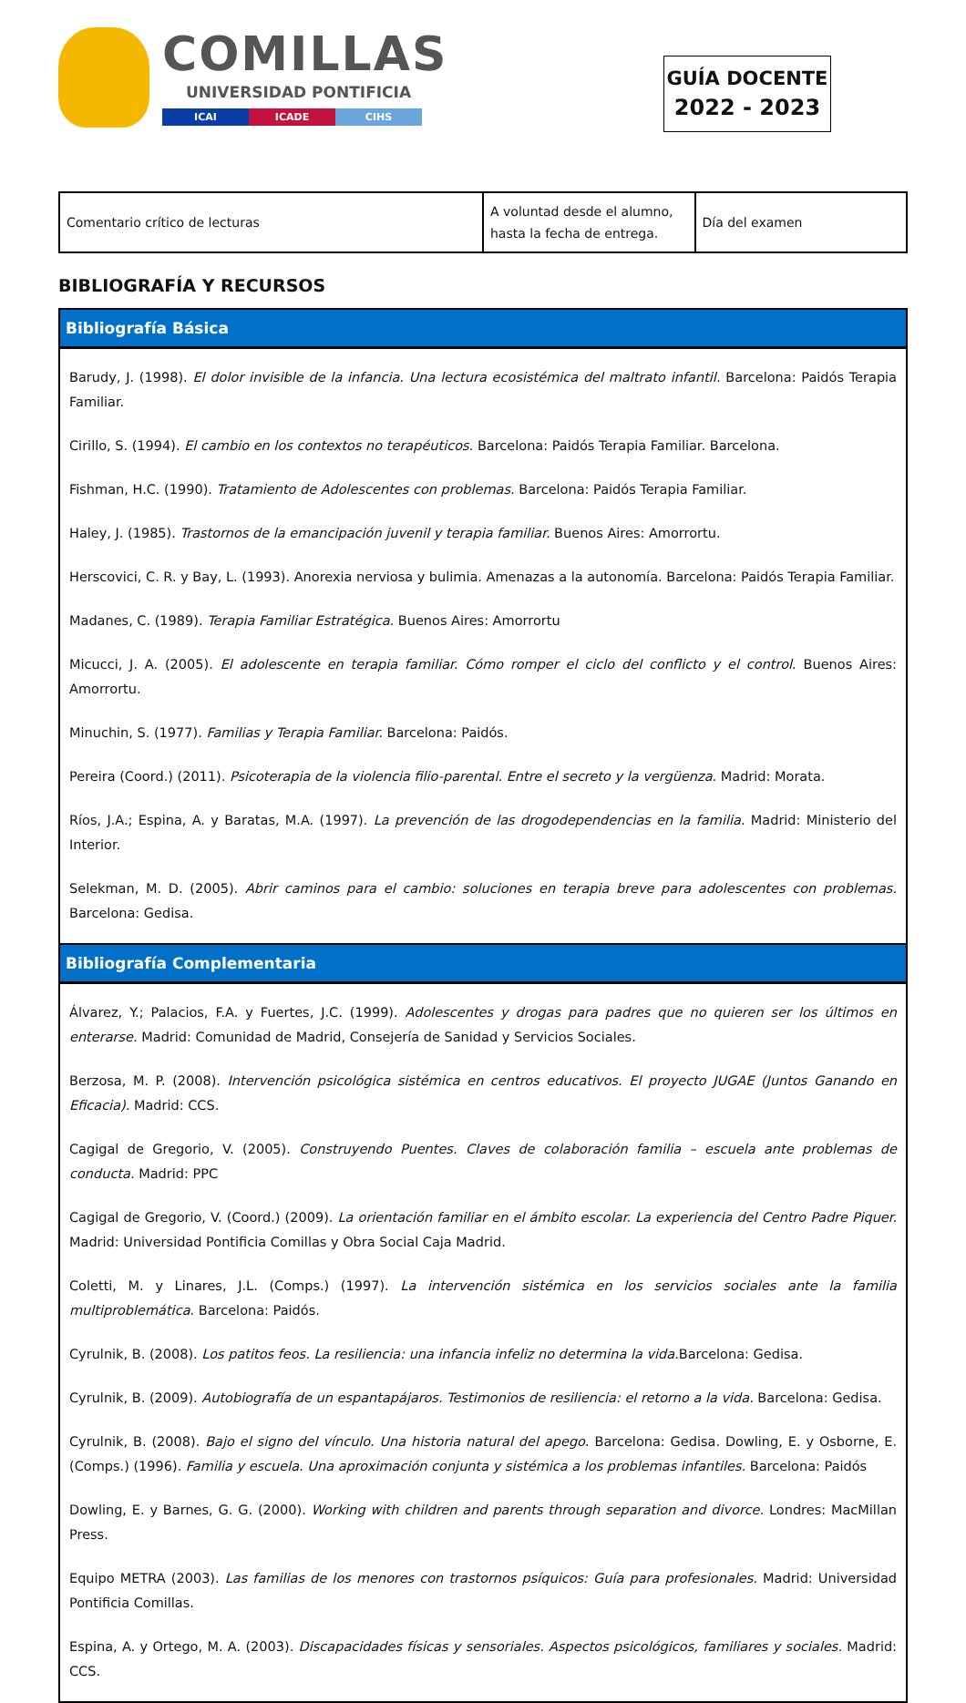COMILLAS
UNIVERSIDAD PONTIFICIA
ICAI ICADE CIHS
GUÍA DOCENTE
2022 - 2023
| Comentario crítico de lecturas | A voluntad desde el alumno, hasta la fecha de entrega. | Día del examen |
BIBLIOGRAFÍA Y RECURSOS
Bibliografía Básica
Barudy, J. (1998). El dolor invisible de la infancia. Una lectura ecosistémica del maltrato infantil. Barcelona: Paidós Terapia Familiar.
Cirillo, S. (1994). El cambio en los contextos no terapéuticos. Barcelona: Paidós Terapia Familiar. Barcelona.
Fishman, H.C. (1990). Tratamiento de Adolescentes con problemas. Barcelona: Paidós Terapia Familiar.
Haley, J. (1985). Trastornos de la emancipación juvenil y terapia familiar. Buenos Aires: Amorrortu.
Herscovici, C. R. y Bay, L. (1993). Anorexia nerviosa y bulimia. Amenazas a la autonomía. Barcelona: Paidós Terapia Familiar.
Madanes, C. (1989). Terapia Familiar Estratégica. Buenos Aires: Amorrortu
Micucci, J. A. (2005). El adolescente en terapia familiar. Cómo romper el ciclo del conflicto y el control. Buenos Aires: Amorrortu.
Minuchin, S. (1977). Familias y Terapia Familiar. Barcelona: Paidós.
Pereira (Coord.) (2011). Psicoterapia de la violencia filio-parental. Entre el secreto y la vergüenza. Madrid: Morata.
Ríos, J.A.; Espina, A. y Baratas, M.A. (1997). La prevención de las drogodependencias en la familia. Madrid: Ministerio del Interior.
Selekman, M. D. (2005). Abrir caminos para el cambio: soluciones en terapia breve para adolescentes con problemas. Barcelona: Gedisa.
Bibliografía Complementaria
Álvarez, Y.; Palacios, F.A. y Fuertes, J.C. (1999). Adolescentes y drogas para padres que no quieren ser los últimos en enterarse. Madrid: Comunidad de Madrid, Consejería de Sanidad y Servicios Sociales.
Berzosa, M. P. (2008). Intervención psicológica sistémica en centros educativos. El proyecto JUGAE (Juntos Ganando en Eficacia). Madrid: CCS.
Cagigal de Gregorio, V. (2005). Construyendo Puentes. Claves de colaboración familia – escuela ante problemas de conducta. Madrid: PPC
Cagigal de Gregorio, V. (Coord.) (2009). La orientación familiar en el ámbito escolar. La experiencia del Centro Padre Piquer. Madrid: Universidad Pontificia Comillas y Obra Social Caja Madrid.
Coletti, M. y Linares, J.L. (Comps.) (1997). La intervención sistémica en los servicios sociales ante la familia multiproblemática. Barcelona: Paidós.
Cyrulnik, B. (2008). Los patitos feos. La resiliencia: una infancia infeliz no determina la vida. Barcelona: Gedisa.
Cyrulnik, B. (2009). Autobiografía de un espantapájaros. Testimonios de resiliencia: el retorno a la vida. Barcelona: Gedisa.
Cyrulnik, B. (2008). Bajo el signo del vínculo. Una historia natural del apego. Barcelona: Gedisa. Dowling, E. y Osborne, E. (Comps.) (1996). Familia y escuela. Una aproximación conjunta y sistémica a los problemas infantiles. Barcelona: Paidós
Dowling, E. y Barnes, G. G. (2000). Working with children and parents through separation and divorce. Londres: MacMillan Press.
Equipo METRA (2003). Las familias de los menores con trastornos psíquicos: Guía para profesionales. Madrid: Universidad Pontificia Comillas.
Espina, A. y Ortego, M. A. (2003). Discapacidades físicas y sensoriales. Aspectos psicológicos, familiares y sociales. Madrid: CCS.